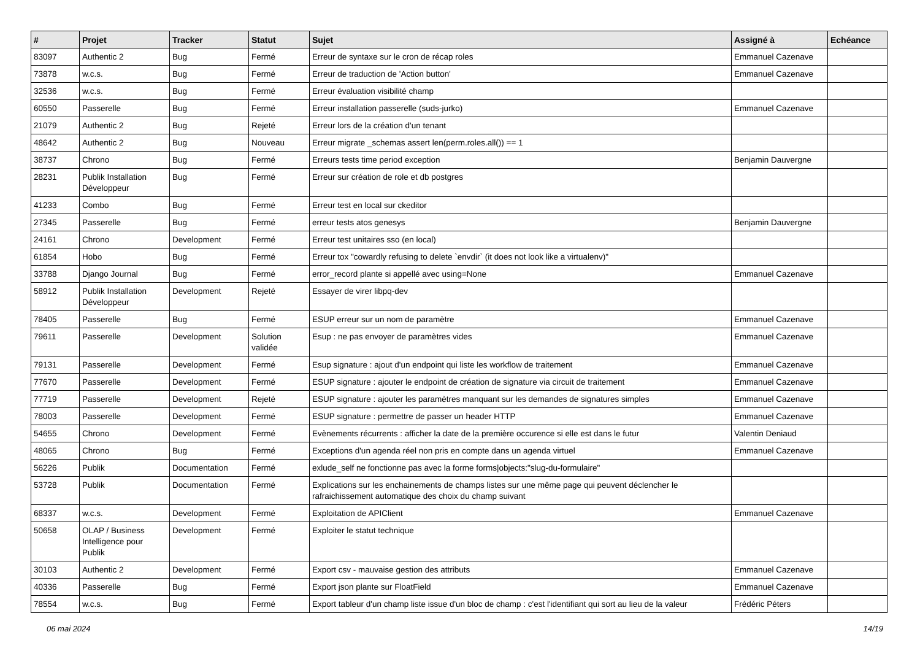| # | Projet | Tracker | Statut | Sujet | Assigné à | Echéance |
| --- | --- | --- | --- | --- | --- | --- |
| 83097 | Authentic 2 | Bug | Fermé | Erreur de syntaxe sur le cron de récap roles | Emmanuel Cazenave | |
| 73878 | w.c.s. | Bug | Fermé | Erreur de traduction de 'Action button' | Emmanuel Cazenave | |
| 32536 | w.c.s. | Bug | Fermé | Erreur évaluation visibilité champ | | |
| 60550 | Passerelle | Bug | Fermé | Erreur installation passerelle (suds-jurko) | Emmanuel Cazenave | |
| 21079 | Authentic 2 | Bug | Rejeté | Erreur lors de la création d'un tenant | | |
| 48642 | Authentic 2 | Bug | Nouveau | Erreur migrate _schemas assert len(perm.roles.all()) == 1 | | |
| 38737 | Chrono | Bug | Fermé | Erreurs tests time period exception | Benjamin Dauvergne | |
| 28231 | Publik Installation Développeur | Bug | Fermé | Erreur sur création de role et db postgres | | |
| 41233 | Combo | Bug | Fermé | Erreur test en local sur ckeditor | | |
| 27345 | Passerelle | Bug | Fermé | erreur tests atos genesys | Benjamin Dauvergne | |
| 24161 | Chrono | Development | Fermé | Erreur test unitaires sso (en local) | | |
| 61854 | Hobo | Bug | Fermé | Erreur tox "cowardly refusing to delete `envdir` (it does not look like a virtualenv)" | | |
| 33788 | Django Journal | Bug | Fermé | error_record plante si appellé avec using=None | Emmanuel Cazenave | |
| 58912 | Publik Installation Développeur | Development | Rejeté | Essayer de virer libpq-dev | | |
| 78405 | Passerelle | Bug | Fermé | ESUP erreur sur un nom de paramètre | Emmanuel Cazenave | |
| 79611 | Passerelle | Development | Solution validée | Esup : ne pas envoyer de paramètres vides | Emmanuel Cazenave | |
| 79131 | Passerelle | Development | Fermé | Esup signature : ajout d'un endpoint qui liste les workflow de traitement | Emmanuel Cazenave | |
| 77670 | Passerelle | Development | Fermé | ESUP signature : ajouter le endpoint de création de signature via circuit de traitement | Emmanuel Cazenave | |
| 77719 | Passerelle | Development | Rejeté | ESUP signature : ajouter les paramètres manquant sur les demandes de signatures simples | Emmanuel Cazenave | |
| 78003 | Passerelle | Development | Fermé | ESUP signature : permettre de passer un header HTTP | Emmanuel Cazenave | |
| 54655 | Chrono | Development | Fermé | Evènements récurrents : afficher la date de la première occurence si elle est dans le futur | Valentin Deniaud | |
| 48065 | Chrono | Bug | Fermé | Exceptions d'un agenda réel non pris en compte dans un agenda virtuel | Emmanuel Cazenave | |
| 56226 | Publik | Documentation | Fermé | exlude_self ne fonctionne pas avec la forme forms/objects:"slug-du-formulaire" | | |
| 53728 | Publik | Documentation | Fermé | Explications sur les enchainements de champs listes sur une même page qui peuvent déclencher le rafraichissement automatique des choix du champ suivant | | |
| 68337 | w.c.s. | Development | Fermé | Exploitation de APIClient | Emmanuel Cazenave | |
| 50658 | OLAP / Business Intelligence pour Publik | Development | Fermé | Exploiter le statut technique | | |
| 30103 | Authentic 2 | Development | Fermé | Export csv - mauvaise gestion des attributs | Emmanuel Cazenave | |
| 40336 | Passerelle | Bug | Fermé | Export json plante sur FloatField | Emmanuel Cazenave | |
| 78554 | w.c.s. | Bug | Fermé | Export tableur d'un champ liste issue d'un bloc de champ : c'est l'identifiant qui sort au lieu de la valeur | Frédéric Péters | |
06 mai 2024 14/19